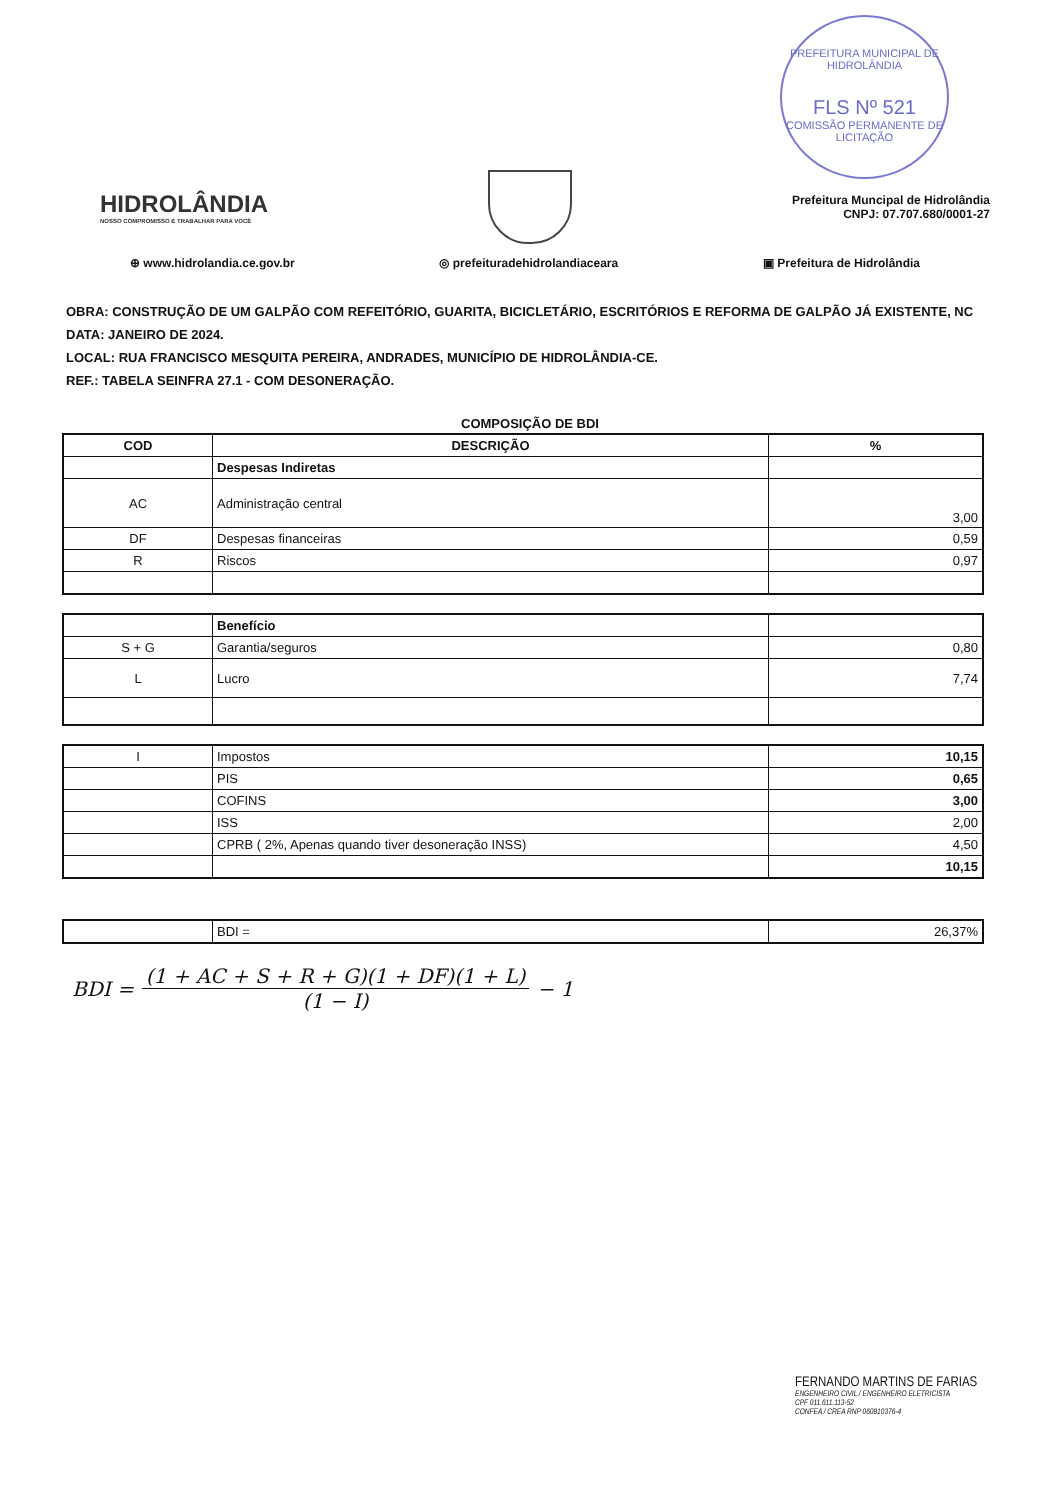PREFEITURA MUNICIPAL DE HIDROLÂNDIA
FLS Nº 521
COMISSÃO PERMANENTE DE LICITAÇÃO
HIDROLÂNDIA
NOSSO COMPROMISSO É TRABALHAR PARA VOCÊ
Prefeitura Muncipal de Hidrolândia
CNPJ: 07.707.680/0001-27
⊕ www.hidrolandia.ce.gov.br ◎ prefeituradehidrolandiaceara ▣ Prefeitura de Hidrolândia
OBRA: CONSTRUÇÃO DE UM GALPÃO COM REFEITÓRIO, GUARITA, BICICLETÁRIO, ESCRITÓRIOS E REFORMA DE GALPÃO JÁ EXISTENTE, NC
DATA: JANEIRO DE 2024.
LOCAL: RUA FRANCISCO MESQUITA PEREIRA, ANDRADES, MUNICÍPIO DE HIDROLÂNDIA-CE.
REF.: TABELA SEINFRA 27.1 - COM DESONERAÇÃO.
COMPOSIÇÃO DE BDI
| COD | DESCRIÇÃO | % |
| --- | --- | --- |
| | Despesas Indiretas | |
| AC | Administração central | 3,00 |
| DF | Despesas financeiras | 0,59 |
| R | Riscos | 0,97 |
| | Benefício | |
| S + G | Garantia/seguros | 0,80 |
| L | Lucro | 7,74 |
| I | Impostos | 10,15 |
| | PIS | 0,65 |
| | COFINS | 3,00 |
| | ISS | 2,00 |
| | CPRB ( 2%, Apenas quando tiver desoneração INSS) | 4,50 |
| | | 10,15 |
| | BDI = | 26,37% |
BDI = (1 + AC + S + R + G)(1 + DF)(1 + L) (1 − I) − 1
FERNANDO MARTINS DE FARIAS
ENGENHEIRO CIVIL / ENGENHEIRO ELETRICISTA
CPF 011.611.113-52
CONFEA / CREA RNP 060810376-4